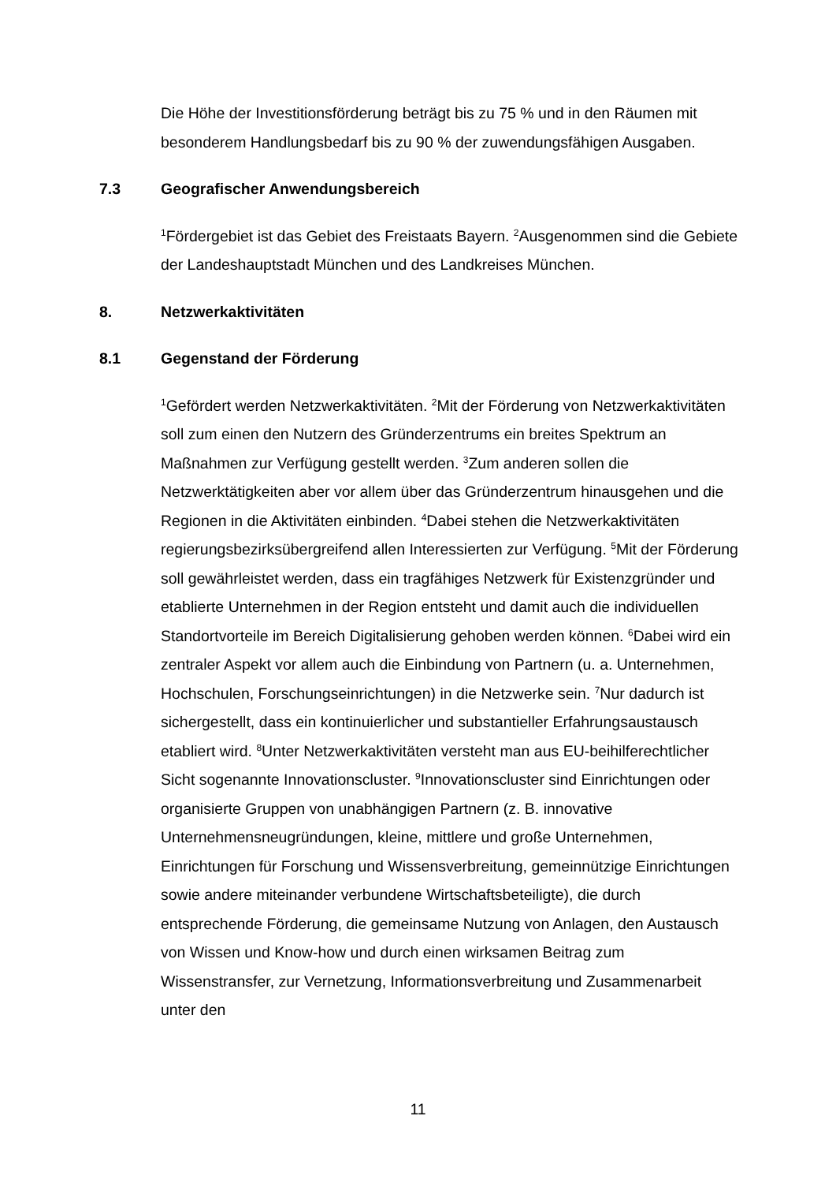Die Höhe der Investitionsförderung beträgt bis zu 75 % und in den Räumen mit besonderem Handlungsbedarf bis zu 90 % der zuwendungsfähigen Ausgaben.
7.3 Geografischer Anwendungsbereich
<sup>1</sup> Fördergebiet ist das Gebiet des Freistaats Bayern. <sup>2</sup>Ausgenommen sind die Gebiete der Landeshauptstadt München und des Landkreises München.
8. Netzwerkaktivitäten
8.1 Gegenstand der Förderung
<sup>1</sup> Gefördert werden Netzwerkaktivitäten. <sup>2</sup>Mit der Förderung von Netzwerkaktivitäten soll zum einen den Nutzern des Gründerzentrums ein breites Spektrum an Maßnahmen zur Verfügung gestellt werden. <sup>3</sup>Zum anderen sollen die Netzwerktätigkeiten aber vor allem über das Gründerzentrum hinausgehen und die Regionen in die Aktivitäten einbinden. <sup>4</sup>Dabei stehen die Netzwerkaktivitäten regierungsbezirksübergreifend allen Interessierten zur Verfügung. <sup>5</sup>Mit der Förderung soll gewährleistet werden, dass ein tragfähiges Netzwerk für Existenzgründer und etablierte Unternehmen in der Region entsteht und damit auch die individuellen Standortvorteile im Bereich Digitalisierung gehoben werden können. <sup>6</sup>Dabei wird ein zentraler Aspekt vor allem auch die Einbindung von Partnern (u. a. Unternehmen, Hochschulen, Forschungseinrichtungen) in die Netzwerke sein. <sup>7</sup>Nur dadurch ist sichergestellt, dass ein kontinuierlicher und substantieller Erfahrungsaustausch etabliert wird. <sup>8</sup>Unter Netzwerkaktivitäten versteht man aus EU-beihilferechtlicher Sicht sogenannte Innovationscluster. <sup>9</sup>Innovationscluster sind Einrichtungen oder organisierte Gruppen von unabhängigen Partnern (z. B. innovative Unternehmensneugründungen, kleine, mittlere und große Unternehmen, Einrichtungen für Forschung und Wissensverbreitung, gemeinnützige Einrichtungen sowie andere miteinander verbundene Wirtschaftsbeteiligte), die durch entsprechende Förderung, die gemeinsame Nutzung von Anlagen, den Austausch von Wissen und Know-how und durch einen wirksamen Beitrag zum Wissenstransfer, zur Vernetzung, Informationsverbreitung und Zusammenarbeit unter den
11